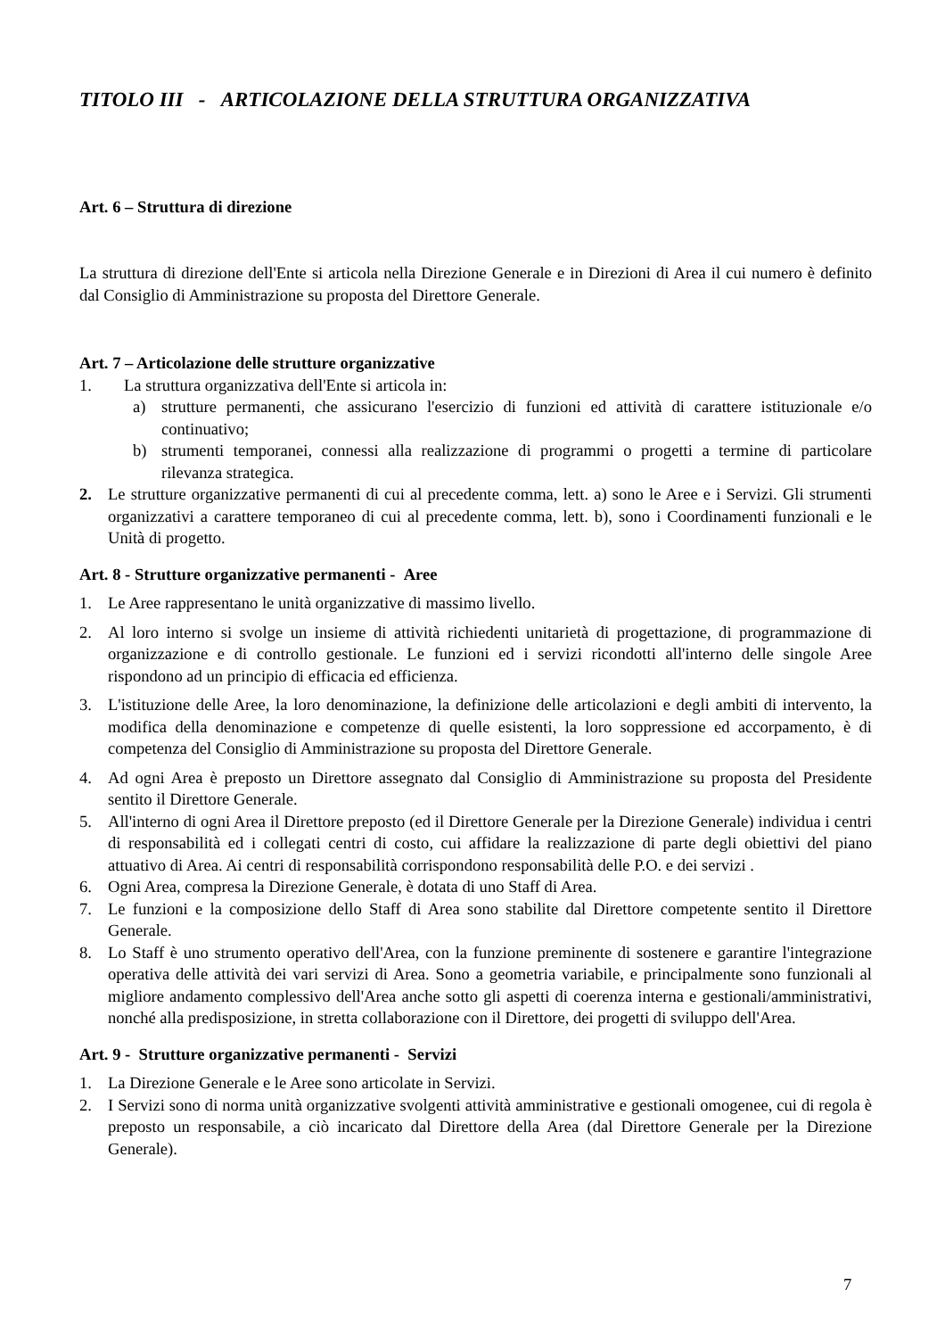TITOLO III - ARTICOLAZIONE DELLA STRUTTURA ORGANIZZATIVA
Art. 6 – Struttura di direzione
La struttura di direzione dell'Ente si articola nella Direzione Generale e in Direzioni di Area il cui numero è definito dal Consiglio di Amministrazione su proposta del Direttore Generale.
Art. 7 – Articolazione delle strutture organizzative
1. La struttura organizzativa dell'Ente si articola in:
a) strutture permanenti, che assicurano l'esercizio di funzioni ed attività di carattere istituzionale e/o continuativo;
b) strumenti temporanei, connessi alla realizzazione di programmi o progetti a termine di particolare rilevanza strategica.
2. Le strutture organizzative permanenti di cui al precedente comma, lett. a) sono le Aree e i Servizi. Gli strumenti organizzativi a carattere temporaneo di cui al precedente comma, lett. b), sono i Coordinamenti funzionali e le Unità di progetto.
Art. 8 - Strutture organizzative permanenti - Aree
1. Le Aree rappresentano le unità organizzative di massimo livello.
2. Al loro interno si svolge un insieme di attività richiedenti unitarietà di progettazione, di programmazione di organizzazione e di controllo gestionale. Le funzioni ed i servizi ricondotti all'interno delle singole Aree rispondono ad un principio di efficacia ed efficienza.
3. L'istituzione delle Aree, la loro denominazione, la definizione delle articolazioni e degli ambiti di intervento, la modifica della denominazione e competenze di quelle esistenti, la loro soppressione ed accorpamento, è di competenza del Consiglio di Amministrazione su proposta del Direttore Generale.
4. Ad ogni Area è preposto un Direttore assegnato dal Consiglio di Amministrazione su proposta del Presidente sentito il Direttore Generale.
5. All'interno di ogni Area il Direttore preposto (ed il Direttore Generale per la Direzione Generale) individua i centri di responsabilità ed i collegati centri di costo, cui affidare la realizzazione di parte degli obiettivi del piano attuativo di Area. Ai centri di responsabilità corrispondono responsabilità delle P.O. e dei servizi .
6. Ogni Area, compresa la Direzione Generale, è dotata di uno Staff di Area.
7. Le funzioni e la composizione dello Staff di Area sono stabilite dal Direttore competente sentito il Direttore Generale.
8. Lo Staff è uno strumento operativo dell'Area, con la funzione preminente di sostenere e garantire l'integrazione operativa delle attività dei vari servizi di Area. Sono a geometria variabile, e principalmente sono funzionali al migliore andamento complessivo dell'Area anche sotto gli aspetti di coerenza interna e gestionali/amministrativi, nonché alla predisposizione, in stretta collaborazione con il Direttore, dei progetti di sviluppo dell'Area.
Art. 9 - Strutture organizzative permanenti - Servizi
1. La Direzione Generale e le Aree sono articolate in Servizi.
2. I Servizi sono di norma unità organizzative svolgenti attività amministrative e gestionali omogenee, cui di regola è preposto un responsabile, a ciò incaricato dal Direttore della Area (dal Direttore Generale per la Direzione Generale).
7